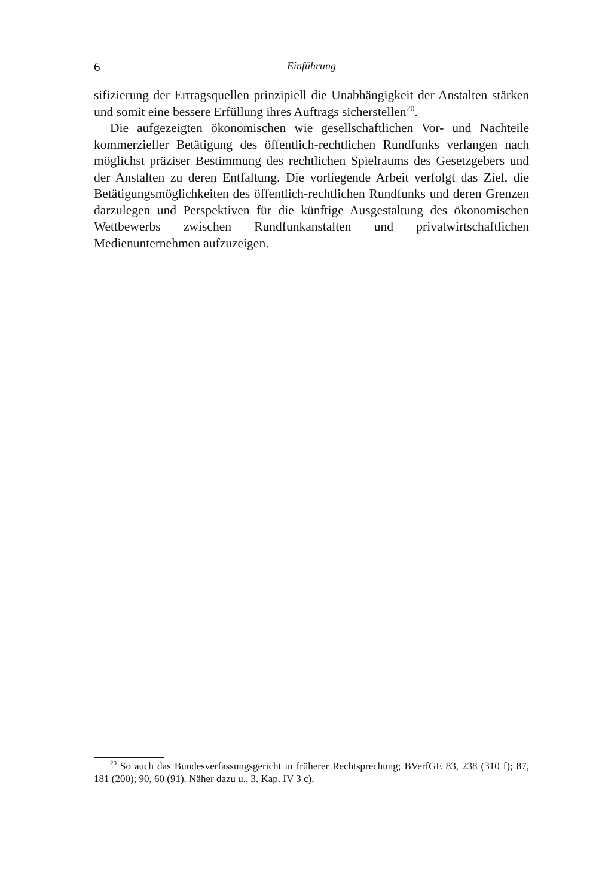6 Einführung
sifizierung der Ertragsquellen prinzipiell die Unabhängigkeit der Anstalten stärken und somit eine bessere Erfüllung ihres Auftrags sicherstellen<sup>20</sup>.
Die aufgezeigten ökonomischen wie gesellschaftlichen Vor- und Nachteile kommerzieller Betätigung des öffentlich-rechtlichen Rundfunks verlangen nach möglichst präziser Bestimmung des rechtlichen Spielraums des Gesetzgebers und der Anstalten zu deren Entfaltung. Die vorliegende Arbeit verfolgt das Ziel, die Betätigungsmöglichkeiten des öffentlich-rechtlichen Rundfunks und deren Grenzen darzulegen und Perspektiven für die künftige Ausgestaltung des ökonomischen Wettbewerbs zwischen Rundfunkanstalten und privatwirtschaftlichen Medienunternehmen aufzuzeigen.
<sup>20</sup> So auch das Bundesverfassungsgericht in früherer Rechtsprechung; BVerfGE 83, 238 (310 f); 87, 181 (200); 90, 60 (91). Näher dazu u., 3. Kap. IV 3 c).